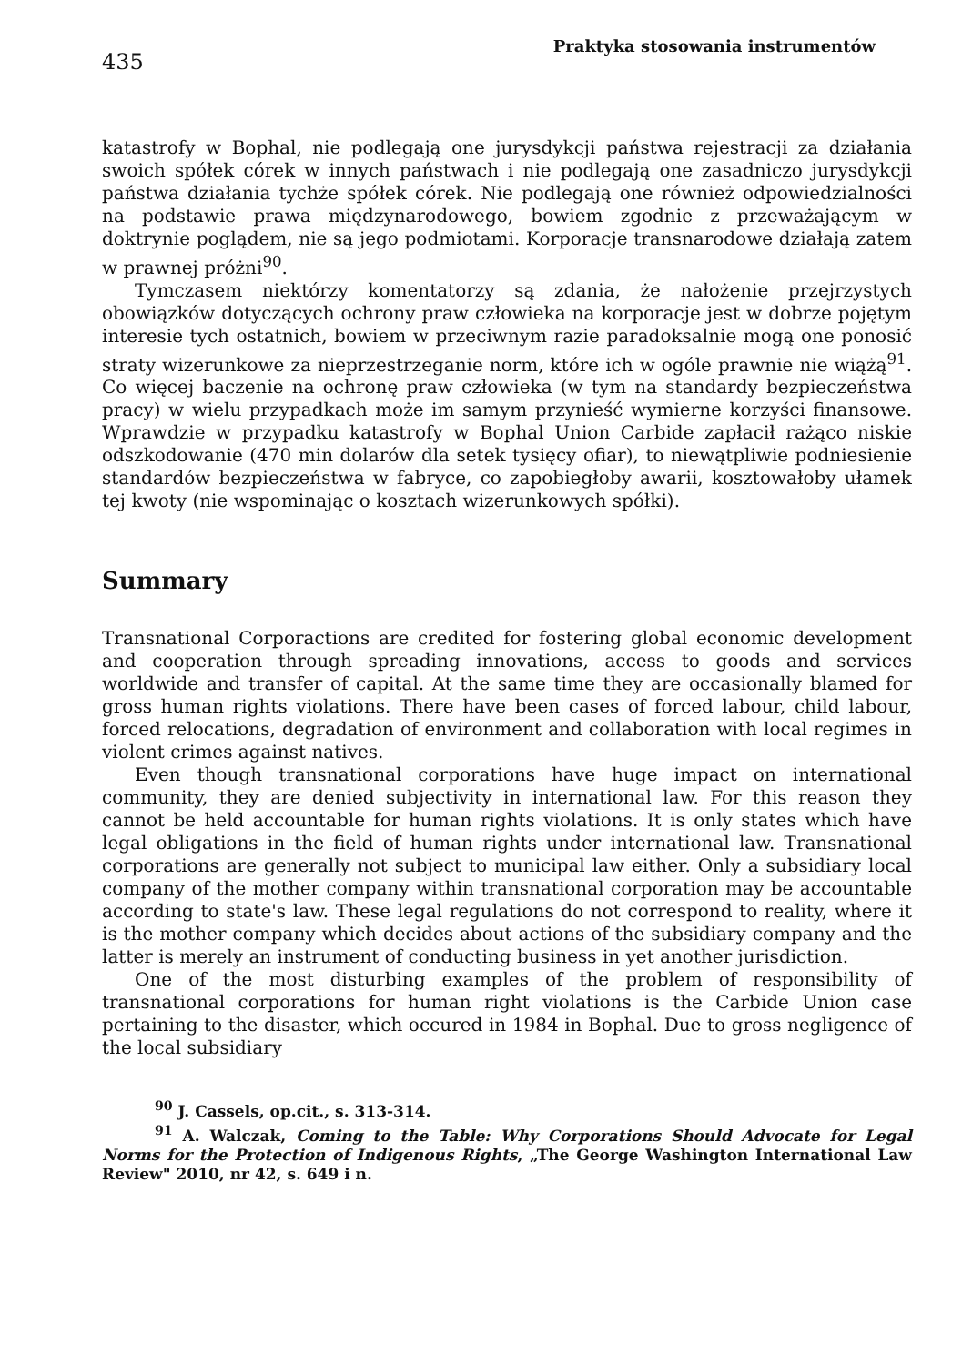435
Praktyka stosowania instrumentów
katastrofy w Bophal, nie podlegają one jurysdykcji państwa rejestracji za działania swoich spółek córek w innych państwach i nie podlegają one zasadniczo jurysdykcji państwa działania tychże spółek córek. Nie podlegają one również odpowiedzialności na podstawie prawa międzynarodowego, bowiem zgodnie z przeważającym w doktrynie poglądem, nie są jego podmiotami. Korporacje transnarodowe działają zatem w prawnej próżni<sup>90</sup>.
Tymczasem niektórzy komentatorzy są zdania, że nałożenie przejrzystych obowiązków dotyczących ochrony praw człowieka na korporacje jest w dobrze pojętym interesie tych ostatnich, bowiem w przeciwnym razie paradoksalnie mogą one ponosić straty wizerunkowe za nieprzestrzeganie norm, które ich w ogóle prawnie nie wiążą<sup>91</sup>. Co więcej baczenie na ochronę praw człowieka (w tym na standardy bezpieczeństwa pracy) w wielu przypadkach może im samym przynieść wymierne korzyści finansowe. Wprawdzie w przypadku katastrofy w Bophal Union Carbide zapłacił rażąco niskie odszkodowanie (470 min dolarów dla setek tysięcy ofiar), to niewątpliwie podniesienie standardów bezpieczeństwa w fabryce, co zapobiegłoby awarii, kosztowałoby ułamek tej kwoty (nie wspominając o kosztach wizerunkowych spółki).
Summary
Transnational Corporactions are credited for fostering global economic development and cooperation through spreading innovations, access to goods and services worldwide and transfer of capital. At the same time they are occasionally blamed for gross human rights violations. There have been cases of forced labour, child labour, forced relocations, degradation of environment and collaboration with local regimes in violent crimes against natives.
Even though transnational corporations have huge impact on international community, they are denied subjectivity in international law. For this reason they cannot be held accountable for human rights violations. It is only states which have legal obligations in the field of human rights under international law. Transnational corporations are generally not subject to municipal law either. Only a subsidiary local company of the mother company within transnational corporation may be accountable according to state's law. These legal regulations do not correspond to reality, where it is the mother company which decides about actions of the subsidiary company and the latter is merely an instrument of conducting business in yet another jurisdiction.
One of the most disturbing examples of the problem of responsibility of transnational corporations for human right violations is the Carbide Union case pertaining to the disaster, which occured in 1984 in Bophal. Due to gross negligence of the local subsidiary
<sup>90</sup> J. Cassels, op.cit., s. 313-314.
<sup>91</sup> A. Walczak, Coming to the Table: Why Corporations Should Advocate for Legal Norms for the Protection of Indigenous Rights, „The George Washington International Law Review" 2010, nr 42, s. 649 i n.